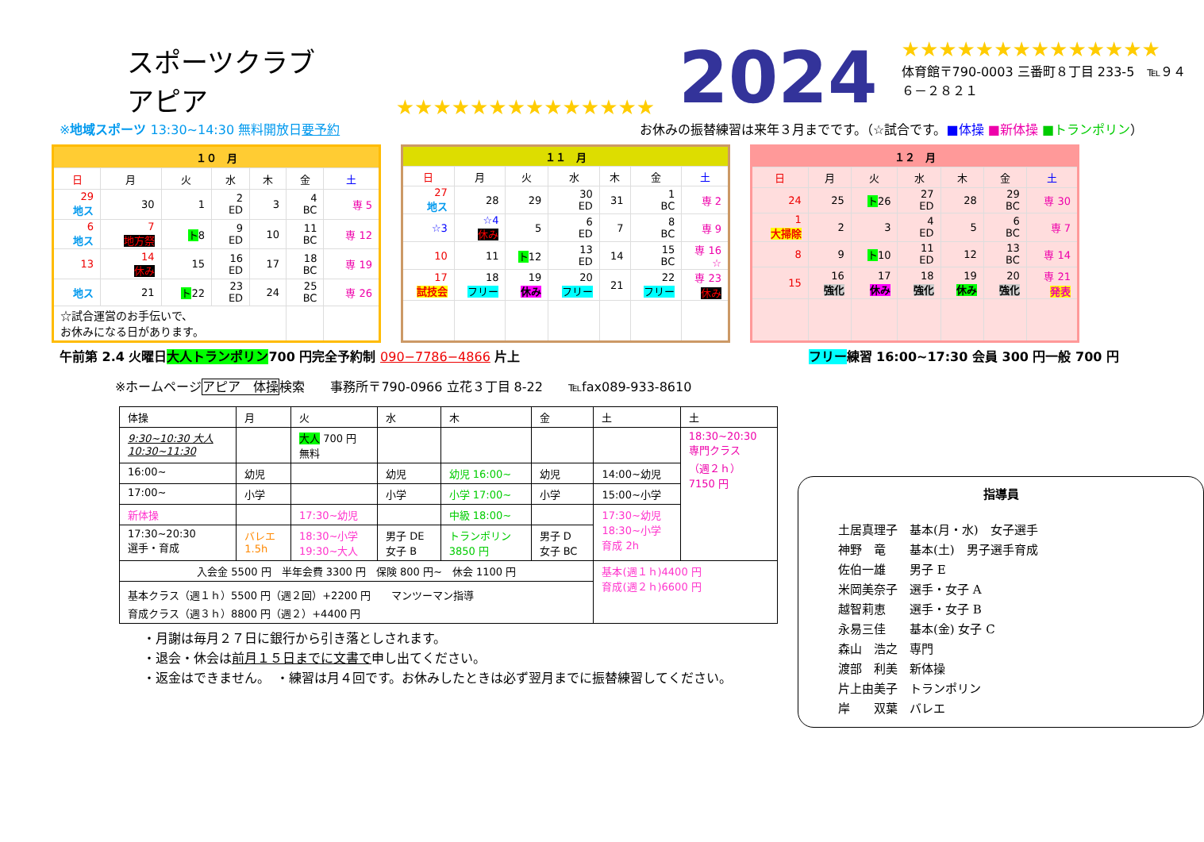スポーツクラブ　アピア ★★★★★★★★★★★★★★ 2024
★★★★★★★★★★★★★★
体育館〒790-0003 三番町８丁目 233-5　℡９４６－２８２１
※地域スポーツ 13:30~14:30 無料開放日要予約 お休みの振替練習は来年３月までです。（☆試合です。■体操 ■新体操 ■トランポリン）
| １０ 月 | | | | | | |
| 日 | 月 | 火 | 水 | 木 | 金 | 土 |
| 29 地ス | 30 | 1 | 2 ED | 3 | 4 BC | 専 5 |
| 6 地ス | 7 地方祭 | ト 8 | 9 ED | 10 | 11 BC | 専 12 |
| 13 | 14 休み | 15 | 16 ED | 17 | 18 BC | 専 19 |
| 地ス | 21 | ト 22 | 23 ED | 24 | 25 BC | 専 26 |
| ☆試合運営のお手伝いで、 お休みになる日があります。 | | | | | | |
| １１ 月 | | | | | | |
| 日 | 月 | 火 | 水 | 木 | 金 | 土 |
| 27 地ス | 28 | 29 | 30 ED | 31 | 1 BC | 専 2 |
| ☆3 | ☆4 休み | 5 | 6 ED | 7 | 8 BC | 専 9 |
| 10 | 11 | ト 12 | 13 ED | 14 | 15 BC | 専 16 ☆ |
| 17 試技会 | 18 フリー | 19 休み | 20 フリー | 21 | 22 フリー | 専 23 休み |
| １２ 月 | | | | | | |
| 日 | 月 | 火 | 水 | 木 | 金 | 土 |
| 24 | 25 | ト 26 | 27 ED | 28 | 29 BC | 専 30 |
| 1 大掃除 | 2 | 3 | 4 ED | 5 | 6 BC | 専 7 |
| 8 | 9 | ト 10 | 11 ED | 12 | 13 BC | 専 14 |
| 15 | 16 強化 | 17 休み | 18 強化 | 19 休み | 20 強化 | 専 21 発表 |
午前第 2.4 火曜日大人トランポリン700 円完全予約制 090−7786−4866 片上 フリー練習 16:00~17:30 会員 300 円一般 700 円
※ホームページアピア　体操検索　　事務所〒790-0966 立花３丁目 8-22　　℡fax089-933-8610
| 体操 | 月 | 火 | 水 | 木 | 金 | 土 | 土 |
| 9:30~10:30 大人 10:30~11:30 | | 大人 700 円 無料 | | | | | 18:30~20:30 専門クラス （週２ｈ） 7150 円 |
| 16:00~ | 幼児 | | 幼児 | 幼児 16:00~ | 幼児 | 14:00~幼児 | |
| 17:00~ | 小学 | | 小学 | 小学 17:00~ | 小学 | 15:00~小学 | |
| 新体操 | | 17:30~幼児 | | 中級 18:00~ | | 17:30~幼児 18:30~小学 育成 2h | |
| 17:30~20:30 選手・育成 | バレエ 1.5h | 18:30~小学 19:30~大人 | 男子 DE 女子 B | トランポリン 3850 円 | 男子 D 女子 BC | | |
| 入会金 5500 円 半年会費 3300 円 保険 800 円~ 休会 1100 円 | | | | | | 基本(週１ｈ)4400 円 育成(週２ｈ)6600 円 | |
| 基本クラス（週１ｈ）5500 円（週２回）+2200 円 マンツーマン指導 育成クラス（週３ｈ）8800 円（週２）+4400 円 | | | | | | | |
・月謝は毎月２７日に銀行から引き落としされます。
・退会・休会は前月１５日までに文書で申し出てください。
・返金はできません。　・練習は月４回です。お休みしたときは必ず翌月までに振替練習してください。
指導員
土居真理子　基本(月・水)　女子選手
神野　竜　　基本(土)　男子選手育成
佐伯一雄　　男子 E
米岡美奈子　選手・女子 A
越智莉恵　　選手・女子 B
永易三佳　　基本(金) 女子 C
森山　浩之　専門
渡部　利美　新体操
片上由美子　トランポリン
岸　　双葉　バレエ